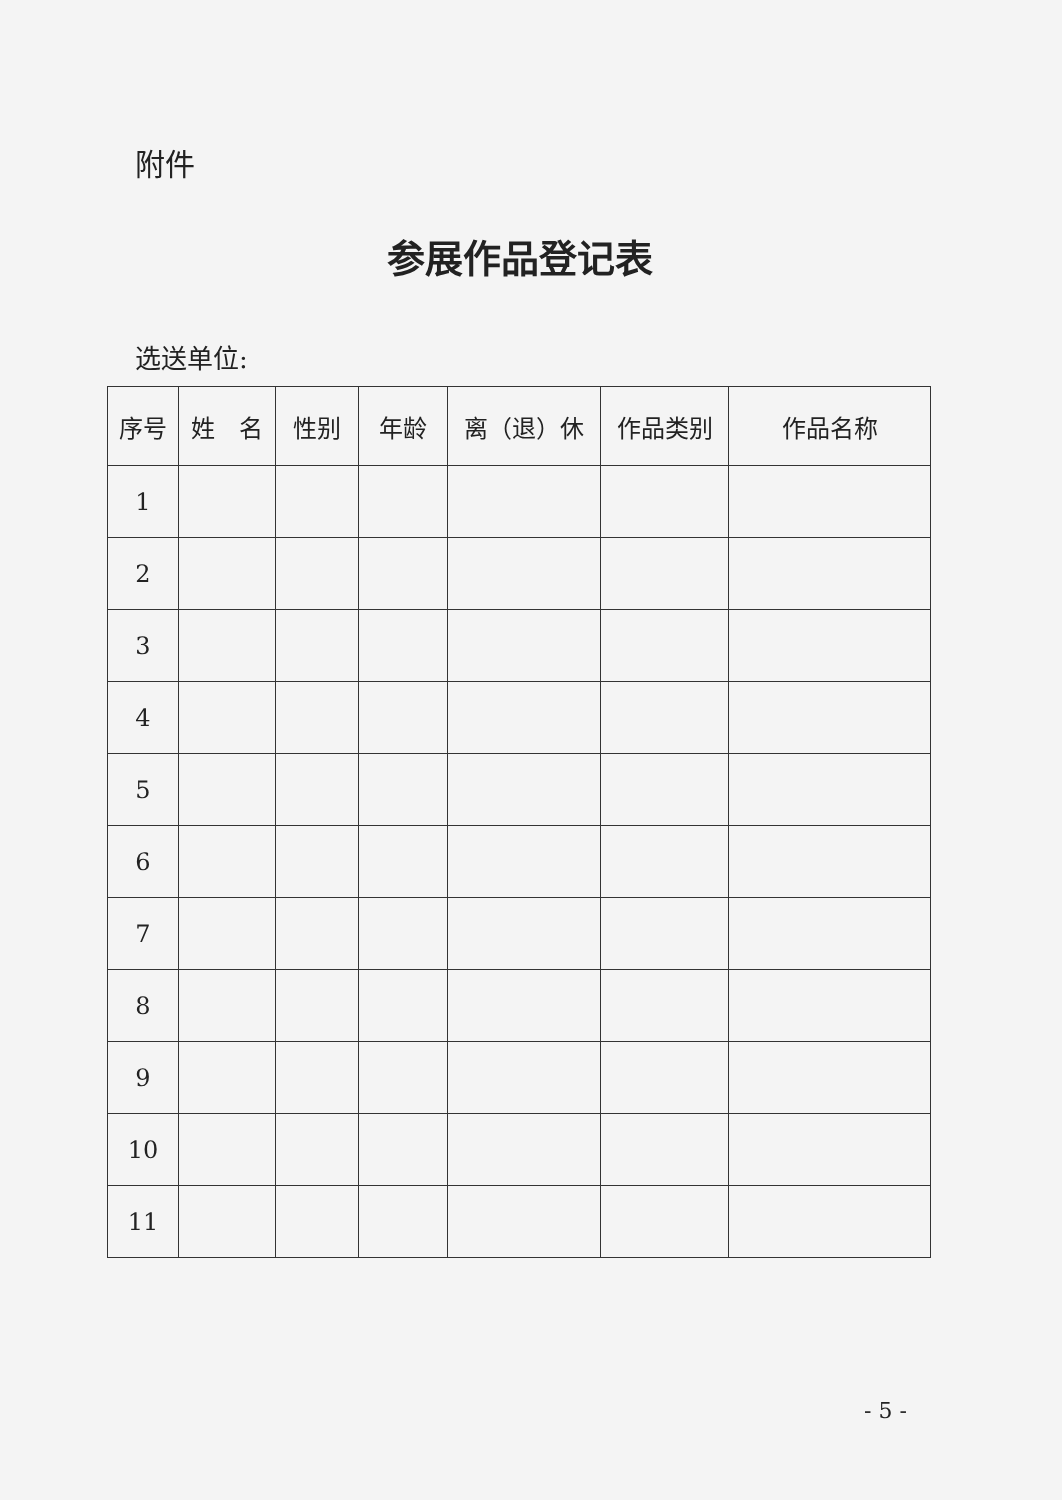附件
参展作品登记表
选送单位:
| 序号 | 姓 名 | 性别 | 年龄 | 离（退）休 | 作品类别 | 作品名称 |
| --- | --- | --- | --- | --- | --- | --- |
| 1 | | | | | | |
| 2 | | | | | | |
| 3 | | | | | | |
| 4 | | | | | | |
| 5 | | | | | | |
| 6 | | | | | | |
| 7 | | | | | | |
| 8 | | | | | | |
| 9 | | | | | | |
| 10 | | | | | | |
| 11 | | | | | | |
- 5 -